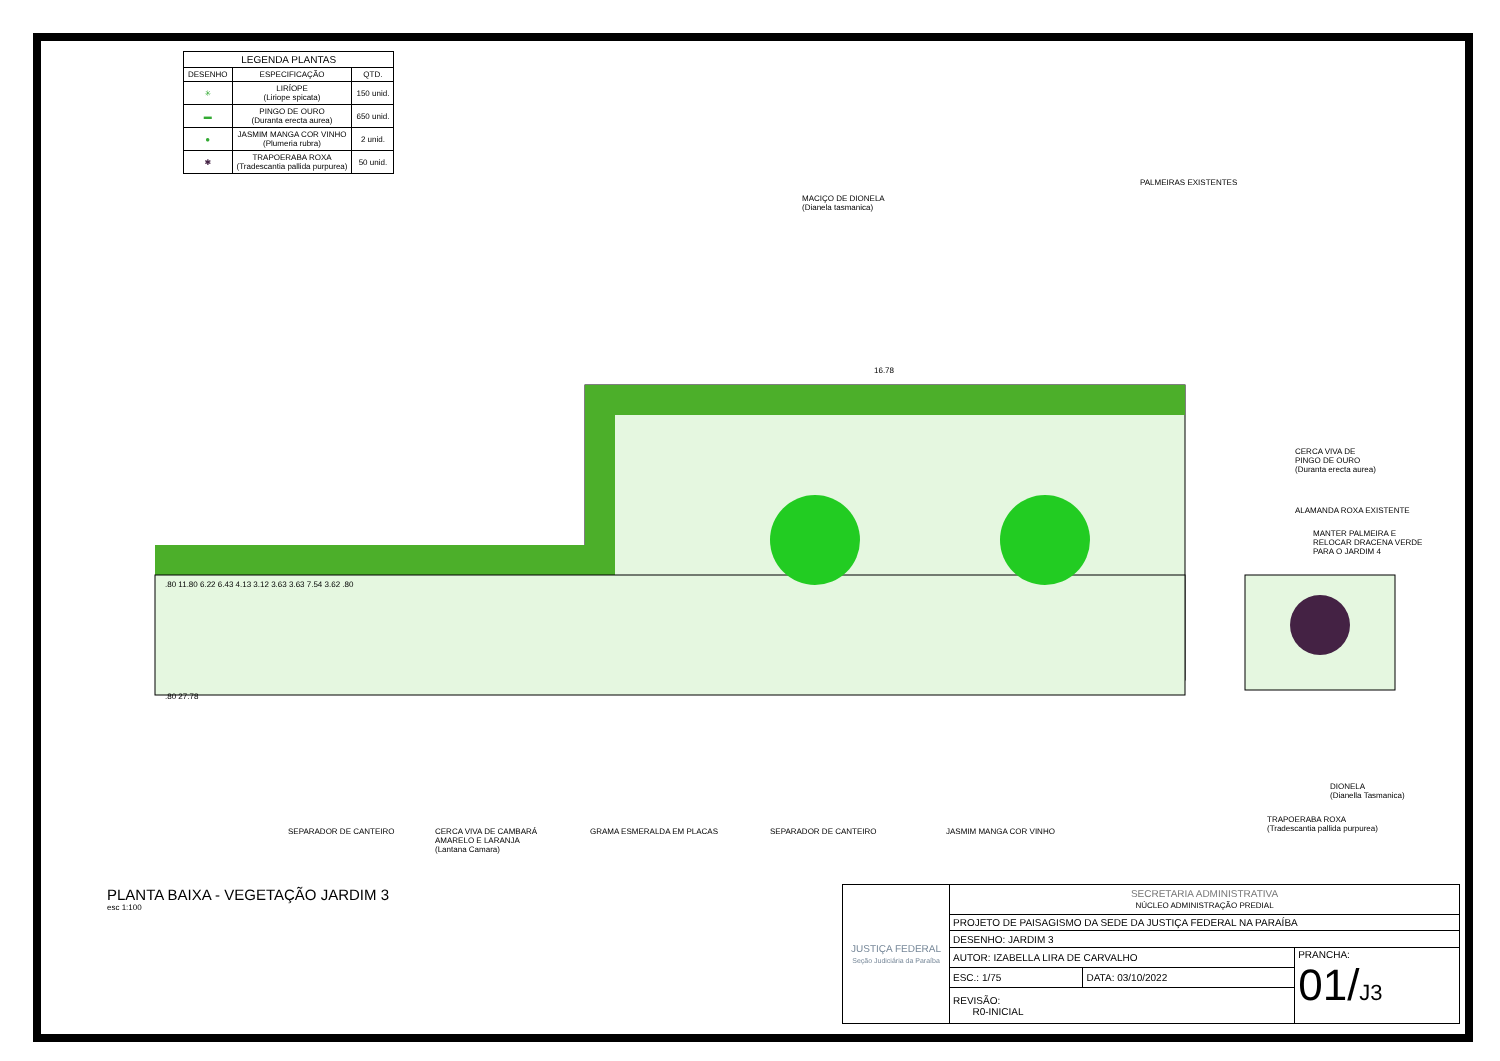| LEGENDA PLANTAS | | |
| --- | --- | --- |
| DESENHO | ESPECIFICAÇÃO | QTD. |
| ✳ | LIRÍOPE (Liriope spicata) | 150 unid. |
| ▬ | PINGO DE OURO (Duranta erecta aurea) | 650 unid. |
| ● | JASMIM MANGA COR VINHO (Plumeria rubra) | 2 unid. |
| ✱ | TRAPOERABA ROXA (Tradescantia pallida purpurea) | 50 unid. |
PALMEIRAS EXISTENTES
MACIÇO DE DIONELA
(Dianela tasmanica)
16.78
CERCA VIVA DE
PINGO DE OURO
(Duranta erecta aurea)
ALAMANDA ROXA EXISTENTE
MANTER PALMEIRA E
RELOCAR DRACENA VERDE
PARA O JARDIM 4
.80 11.80 6.22 6.43 4.13 3.12 3.63 3.63 7.54 3.62 .80
.80 27.78
DIONELA
(Dianella Tasmanica)
SEPARADOR DE CANTEIRO
CERCA VIVA DE CAMBARÁ
AMARELO E LARANJA
(Lantana Camara)
GRAMA ESMERALDA EM PLACAS SEPARADOR DE CANTEIRO JASMIM MANGA COR VINHO
TRAPOERABA ROXA
(Tradescantia pallida purpurea)
PLANTA BAIXA - VEGETAÇÃO JARDIM 3
esc 1:100
| JUSTIÇA FEDERAL Seção Judiciária da Paraíba | SECRETARIA ADMINISTRATIVA NÚCLEO ADMINISTRAÇÃO PREDIAL | | |
| | PROJETO DE PAISAGISMO DA SEDE DA JUSTIÇA FEDERAL NA PARAÍBA | | |
| | DESENHO: JARDIM 3 | | |
| | AUTOR: IZABELLA LIRA DE CARVALHO | | PRANCHA: 01/ J3 |
| | ESC.: 1/75 | DATA: 03/10/2022 | |
| | REVISÃO: R0-INICIAL | | |